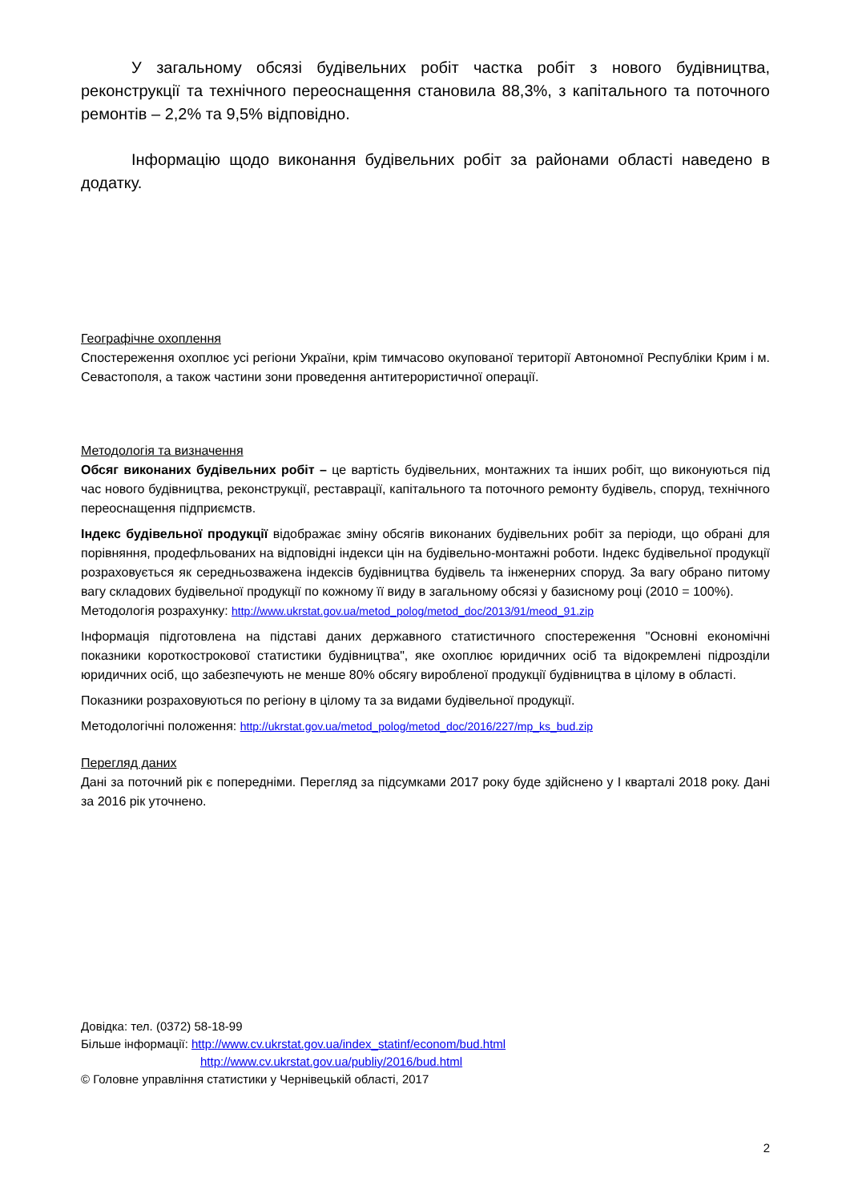У загальному обсязі будівельних робіт частка робіт з нового будівництва, реконструкції та технічного переоснащення становила 88,3%, з капітального та поточного ремонтів – 2,2% та 9,5% відповідно.
Інформацію щодо виконання будівельних робіт за районами області наведено в додатку.
Географічне охоплення
Спостереження охоплює усі регіони України, крім тимчасово окупованої території Автономної Республіки Крим і м. Севастополя, а також частини зони проведення антитерористичної операції.
Методологія та визначення
Обсяг виконаних будівельних робіт – це вартість будівельних, монтажних та інших робіт, що виконуються під час нового будівництва, реконструкції, реставрації, капітального та поточного ремонту будівель, споруд, технічного переоснащення підприємств.
Індекс будівельної продукції відображає зміну обсягів виконаних будівельних робіт за періоди, що обрані для порівняння, продефльованих на відповідні індекси цін на будівельно-монтажні роботи. Індекс будівельної продукції розраховується як середньозважена індексів будівництва будівель та інженерних споруд. За вагу обрано питому вагу складових будівельної продукції по кожному її виду в загальному обсязі у базисному році (2010 = 100%).
Методологія розрахунку: http://www.ukrstat.gov.ua/metod_polog/metod_doc/2013/91/meod_91.zip
Інформація підготовлена на підставі даних державного статистичного спостереження "Основні економічні показники короткострокової статистики будівництва", яке охоплює юридичних осіб та відокремлені підрозділи юридичних осіб, що забезпечують не менше 80% обсягу виробленої продукції будівництва в цілому в області.
Показники розраховуються по регіону в цілому та за видами будівельної продукції.
Методологічні положення: http://ukrstat.gov.ua/metod_polog/metod_doc/2016/227/mp_ks_bud.zip
Перегляд даних
Дані за поточний рік є попередніми. Перегляд за підсумками 2017 року буде здійснено у І кварталі 2018 року. Дані за 2016 рік уточнено.
Довідка: тел. (0372) 58-18-99
Більше інформації: http://www.cv.ukrstat.gov.ua/index_statinf/econom/bud.html
http://www.cv.ukrstat.gov.ua/publiy/2016/bud.html
© Головне управління статистики у Чернівецькій області, 2017
2